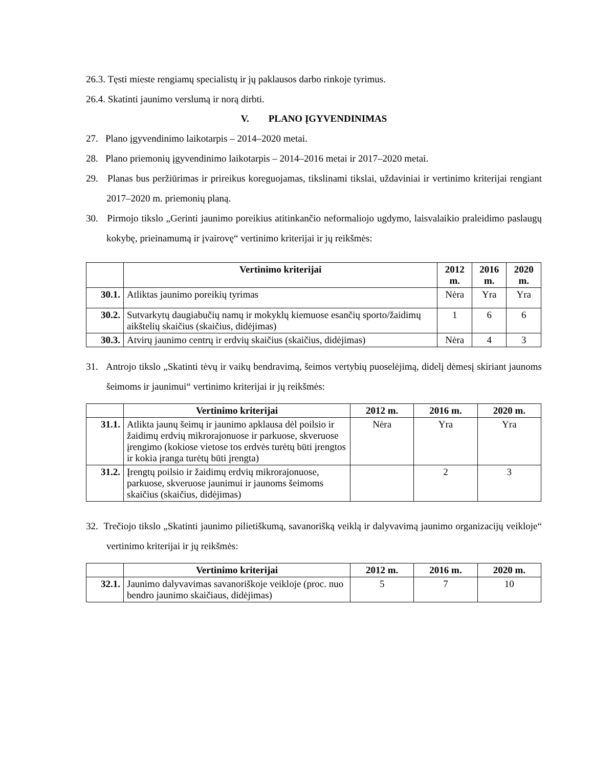26.3. Tęsti mieste rengiamų specialistų ir jų paklausos darbo rinkoje tyrimus.
26.4. Skatinti jaunimo verslumą ir norą dirbti.
V. PLANO ĮGYVENDINIMAS
27. Plano įgyvendinimo laikotarpis – 2014–2020 metai.
28. Plano priemonių įgyvendinimo laikotarpis – 2014–2016 metai ir 2017–2020 metai.
29. Planas bus peržiūrimas ir prireikus koreguojamas, tikslinami tikslai, uždaviniai ir vertinimo kriterijai rengiant 2017–2020 m. priemonių planą.
30. Pirmojo tikslo „Gerinti jaunimo poreikius atitinkančio neformaliojo ugdymo, laisvalaikio praleidimo paslaugų kokybę, prieinamumą ir įvairovę“ vertinimo kriterijai ir jų reikšmės:
| | Vertinimo kriterijai | 2012 m. | 2016 m. | 2020 m. |
| --- | --- | --- | --- | --- |
| 30.1. | Atliktas jaunimo poreikių tyrimas | Nėra | Yra | Yra |
| 30.2. | Sutvarkytų daugiabučių namų ir mokyklų kiemuose esančių sporto/žaidimų aikštelių skaičius (skaičius, didėjimas) | 1 | 6 | 6 |
| 30.3. | Atvirų jaunimo centrų ir erdvių skaičius (skaičius, didėjimas) | Nėra | 4 | 3 |
31. Antrojo tikslo „Skatinti tėvų ir vaikų bendravimą, šeimos vertybių puoselėjimą, didelį dėmesį skiriant jaunoms šeimoms ir jaunimui“ vertinimo kriterijai ir jų reikšmės:
| | Vertinimo kriterijai | 2012 m. | 2016 m. | 2020 m. |
| --- | --- | --- | --- | --- |
| 31.1. | Atlikta jaunų šeimų ir jaunimo apklausa dėl poilsio ir žaidimų erdvių mikrorajonuose ir parkuose, skveruose įrengimo (kokiose vietose tos erdvės turėtų būti įrengtos ir kokia įranga turėtų būti įrengta) | Nėra | Yra | Yra |
| 31.2. | Įrengtų poilsio ir žaidimų erdvių mikrorajonuose, parkuose, skveruose jaunimui ir jaunoms šeimoms skaičius (skaičius, didėjimas) | | 2 | 3 |
32. Trečiojo tikslo „Skatinti jaunimo pilietiškumą, savanorišką veiklą ir dalyvavimą jaunimo organizacijų veikloje“ vertinimo kriterijai ir jų reikšmės:
| | Vertinimo kriterijai | 2012 m. | 2016 m. | 2020 m. |
| --- | --- | --- | --- | --- |
| 32.1. | Jaunimo dalyvavimas savanoriškoje veikloje (proc. nuo bendro jaunimo skaičiaus, didėjimas) | 5 | 7 | 10 |